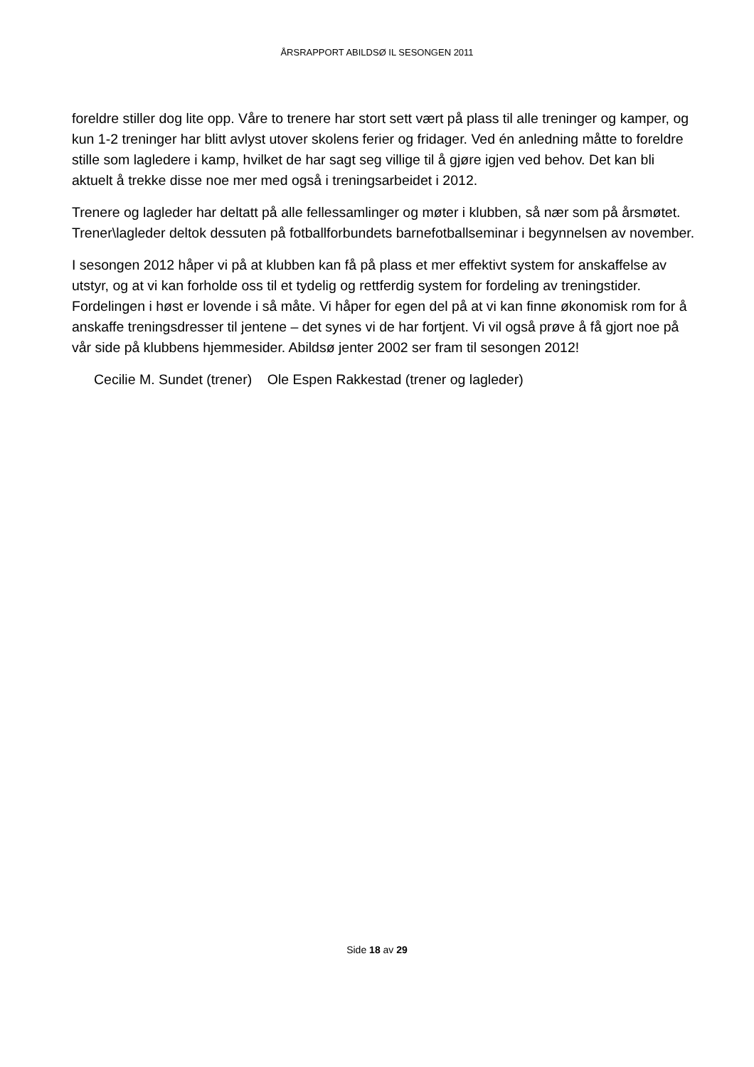ÅRSRAPPORT ABILDSØ IL SESONGEN 2011
foreldre stiller dog lite opp. Våre to trenere har stort sett vært på plass til alle treninger og kamper, og kun 1-2 treninger har blitt avlyst utover skolens ferier og fridager. Ved én anledning måtte to foreldre stille som lagledere i kamp, hvilket de har sagt seg villige til å gjøre igjen ved behov. Det kan bli aktuelt å trekke disse noe mer med også i treningsarbeidet i 2012.
Trenere og lagleder har deltatt på alle fellessamlinger og møter i klubben, så nær som på årsmøtet. Trener\lagleder deltok dessuten på fotballforbundets barnefotballseminar i begynnelsen av november.
I sesongen 2012 håper vi på at klubben kan få på plass et mer effektivt system for anskaffelse av utstyr, og at vi kan forholde oss til et tydelig og rettferdig system for fordeling av treningstider. Fordelingen i høst er lovende i så måte. Vi håper for egen del på at vi kan finne økonomisk rom for å anskaffe treningsdresser til jentene – det synes vi de har fortjent. Vi vil også prøve å få gjort noe på vår side på klubbens hjemmesider. Abildsø jenter 2002 ser fram til sesongen 2012!
Cecilie M. Sundet (trener) Ole Espen Rakkestad (trener og lagleder)
Side 18 av 29